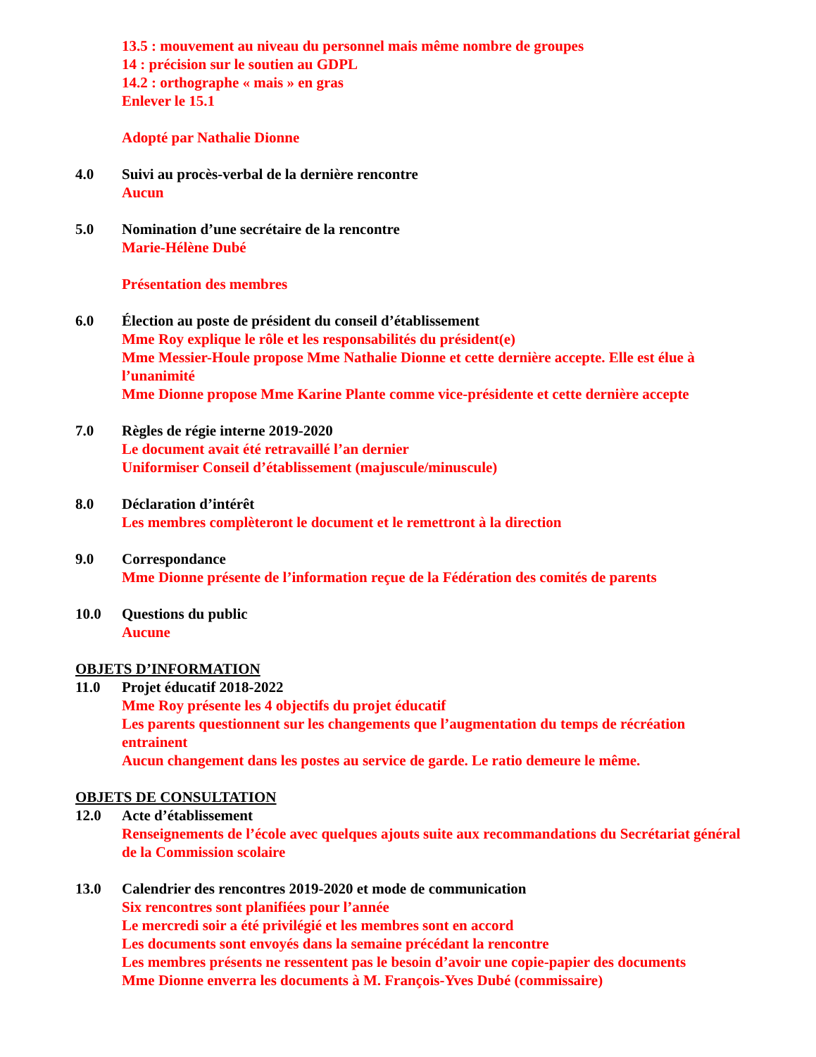13.5 : mouvement au niveau du personnel mais même nombre de groupes
14 : précision sur le soutien au GDPL
14.2 : orthographe « mais » en gras
Enlever le 15.1
Adopté par Nathalie Dionne
4.0 Suivi au procès-verbal de la dernière rencontre
Aucun
5.0 Nomination d’une secrétaire de la rencontre
Marie-Hélène Dubé
Présentation des membres
6.0 Élection au poste de président du conseil d’établissement
Mme Roy explique le rôle et les responsabilités du président(e)
Mme Messier-Houle propose Mme Nathalie Dionne et cette dernière accepte. Elle est élue à l’unanimité
Mme Dionne propose Mme Karine Plante comme vice-présidente et cette dernière accepte
7.0 Règles de régie interne 2019-2020
Le document avait été retravaillé l’an dernier
Uniformiser Conseil d’établissement (majuscule/minuscule)
8.0 Déclaration d’intérêt
Les membres complèteront le document et le remettront à la direction
9.0 Correspondance
Mme Dionne présente de l’information reçue de la Fédération des comités de parents
10.0 Questions du public
Aucune
OBJETS D’INFORMATION
11.0 Projet éducatif 2018-2022
Mme Roy présente les 4 objectifs du projet éducatif
Les parents questionnent sur les changements que l’augmentation du temps de récréation entrainent
Aucun changement dans les postes au service de garde. Le ratio demeure le même.
OBJETS DE CONSULTATION
12.0 Acte d’établissement
Renseignements de l’école avec quelques ajouts suite aux recommandations du Secrétariat général de la Commission scolaire
13.0 Calendrier des rencontres 2019-2020 et mode de communication
Six rencontres sont planifiées pour l’année
Le mercredi soir a été privilégié et les membres sont en accord
Les documents sont envoyés dans la semaine précédant la rencontre
Les membres présents ne ressentent pas le besoin d’avoir une copie-papier des documents
Mme Dionne enverra les documents à M. François-Yves Dubé (commissaire)